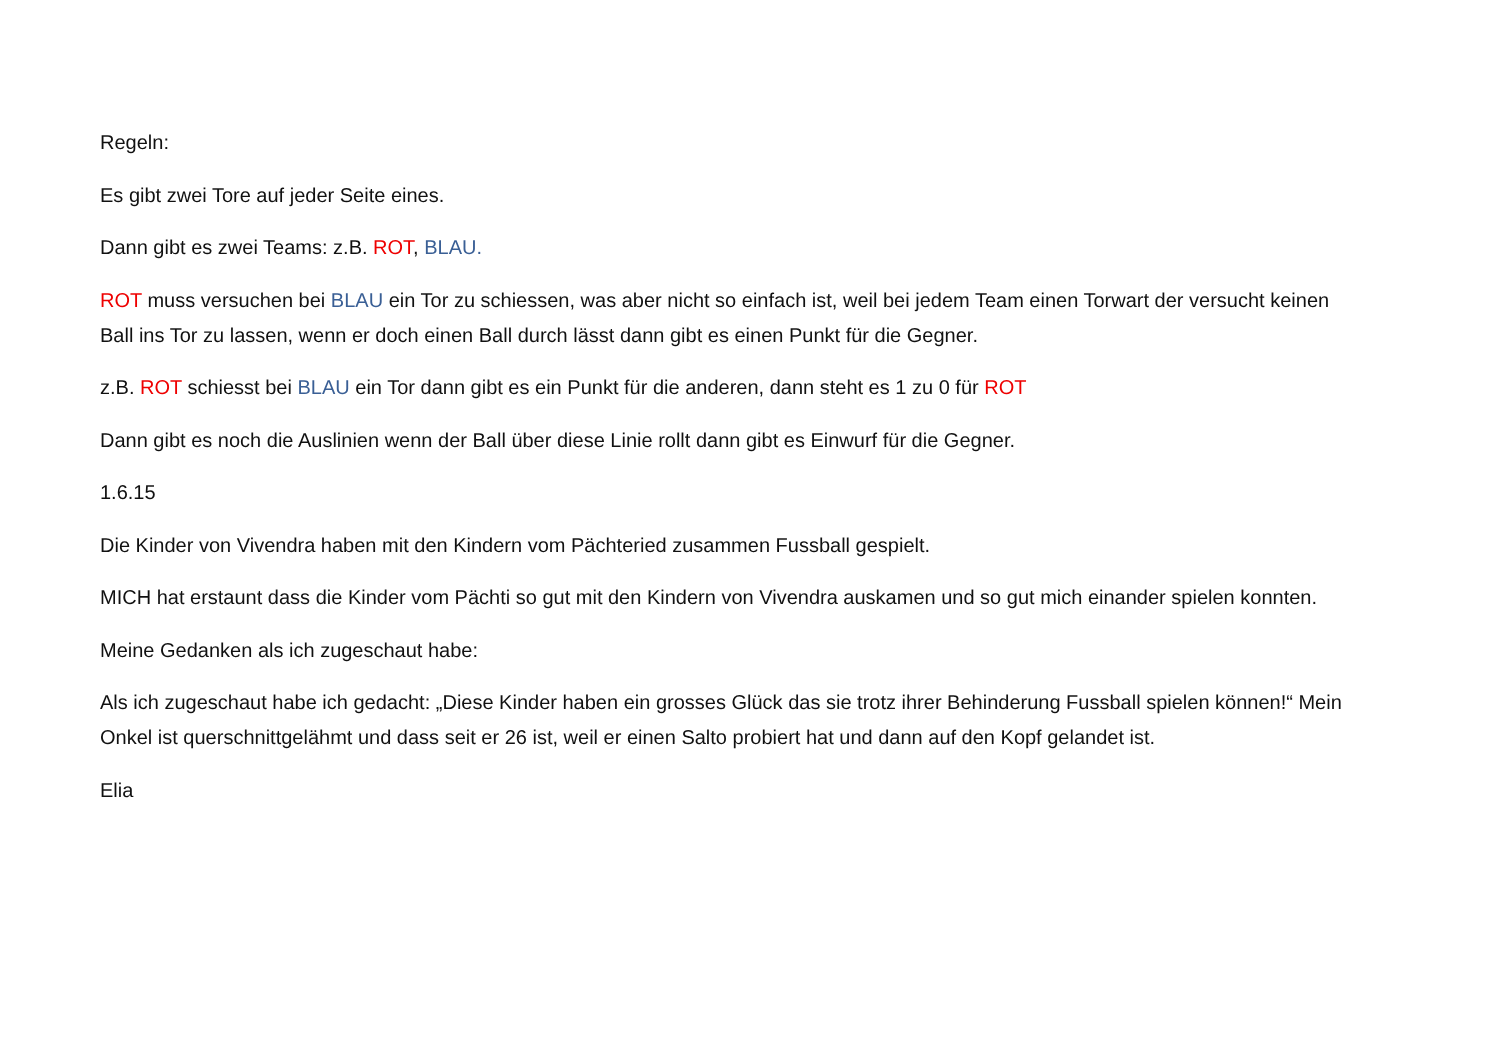Regeln:
Es gibt zwei Tore auf jeder Seite eines.
Dann gibt es zwei Teams: z.B. ROT, BLAU.
ROT muss versuchen bei BLAU ein Tor zu schiessen, was aber nicht so einfach ist, weil bei jedem Team einen Torwart der versucht keinen Ball ins Tor zu lassen, wenn er doch einen Ball durch lässt dann gibt es einen Punkt für die Gegner.
z.B. ROT schiesst bei BLAU ein Tor dann gibt es ein Punkt für die anderen, dann steht es 1 zu 0 für ROT
Dann gibt es noch die Auslinien wenn der Ball über diese Linie rollt dann gibt es Einwurf für die Gegner.
1.6.15
Die Kinder von Vivendra haben mit den Kindern vom Pächteried zusammen Fussball gespielt.
MICH hat erstaunt dass die Kinder vom Pächti so gut mit den Kindern von Vivendra auskamen und so gut mich einander spielen konnten.
Meine Gedanken als ich zugeschaut habe:
Als ich zugeschaut habe ich gedacht: „Diese Kinder haben ein grosses Glück das sie trotz ihrer Behinderung Fussball spielen können!“ Mein Onkel ist querschnittgelähmt und dass seit er 26 ist, weil er einen Salto probiert hat und dann auf den Kopf gelandet ist.
Elia